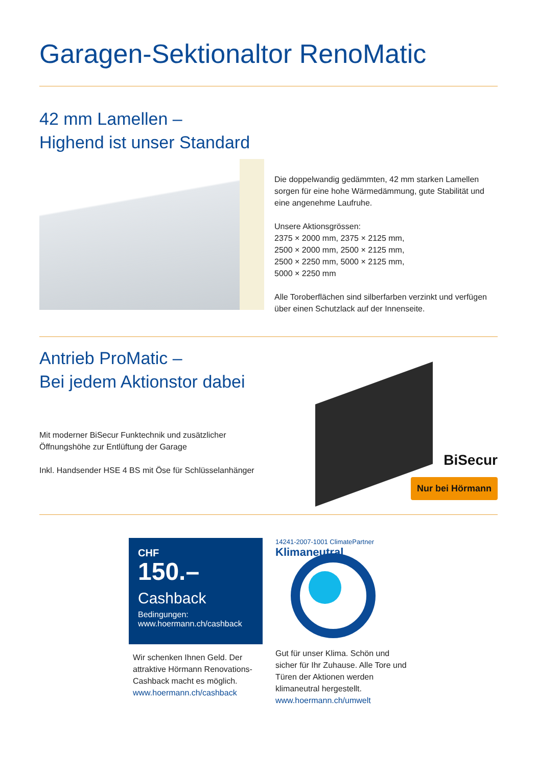Garagen-Sektionaltor RenoMatic
42 mm Lamellen –
Highend ist unser Standard
Die doppelwandig gedämmten, 42 mm starken Lamellen sorgen für eine hohe Wärmedämmung, gute Stabilität und eine angenehme Laufruhe.
Unsere Aktionsgrössen:
2375 × 2000 mm, 2375 × 2125 mm,
2500 × 2000 mm, 2500 × 2125 mm,
2500 × 2250 mm, 5000 × 2125 mm,
5000 × 2250 mm
Alle Toroberflächen sind silberfarben verzinkt und verfügen über einen Schutzlack auf der Innenseite.
Antrieb ProMatic –
Bei jedem Aktionstor dabei
Mit moderner BiSecur Funktechnik und zusätzlicher Öffnungshöhe zur Entlüftung der Garage
Inkl. Handsender HSE 4 BS mit Öse für Schlüsselanhänger
BiSecur
Nur bei Hörmann
CHF
150.–
Cashback
Bedingungen:
www.hoermann.ch/cashback
Wir schenken Ihnen Geld. Der attraktive Hörmann Renovations-Cashback macht es möglich.
www.hoermann.ch/cashback
14241-2007-1001 ClimatePartner Klimaneutral
Gut für unser Klima. Schön und sicher für Ihr Zuhause. Alle Tore und Türen der Aktionen werden klimaneutral hergestellt.
www.hoermann.ch/umwelt